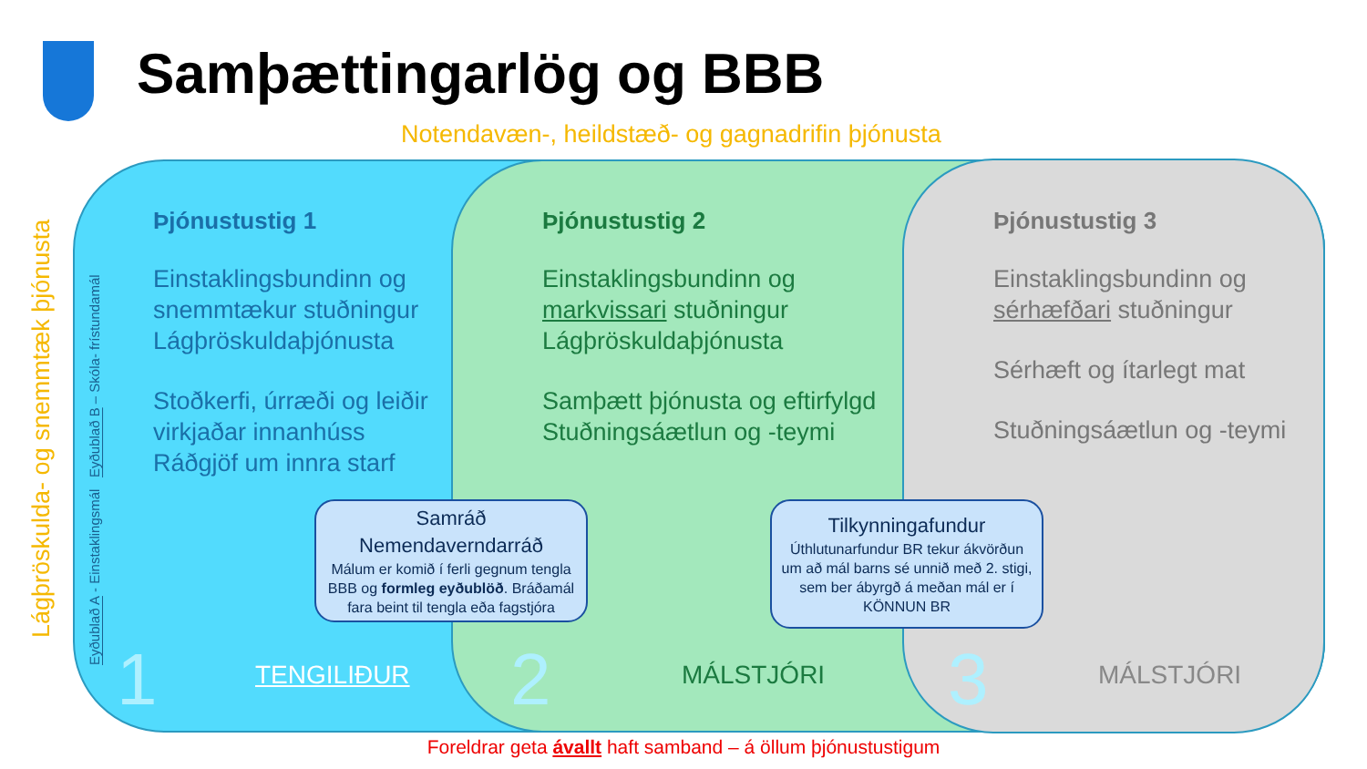Samþættingarlög og BBB
Notendavæn-, heildstæð- og gagnadrifin þjónusta
Lágþröskulda- og snemmtæk þjónusta
Eyðublað A - Einstaklingsmál Eyðublað B – Skóla- frístundamál
Þjónustustig 1
Einstaklingsbundinn og snemmtækur stuðningur Lágþröskuldaþjónusta
Stoðkerfi, úrræði og leiðir virkjaðar innanhúss Ráðgjöf um innra starf
Þjónustustig 2
Einstaklingsbundinn og markvissari stuðningur Lágþröskuldaþjónusta
Samþætt þjónusta og eftirfylgd Stuðningsáætlun og -teymi
Þjónustustig 3
Einstaklingsbundinn og sérhæfðari stuðningur
Sérhæft og ítarlegt mat
Stuðningsáætlun og -teymi
Samráð
Nemendaverndarráð
Málum er komið í ferli gegnum tengla BBB og formleg eyðublöð. Bráðamál fara beint til tengla eða fagstjóra
Tilkynningafundur
Úthlutunarfundur BR tekur ákvörðun um að mál barns sé unnið með 2. stigi, sem ber ábyrgð á meðan mál er í KÖNNUN BR
1 TENGILIÐUR 2 MÁLSTJÓRI 3 MÁLSTJÓRI
Foreldrar geta ávallt haft samband – á öllum þjónustustigum